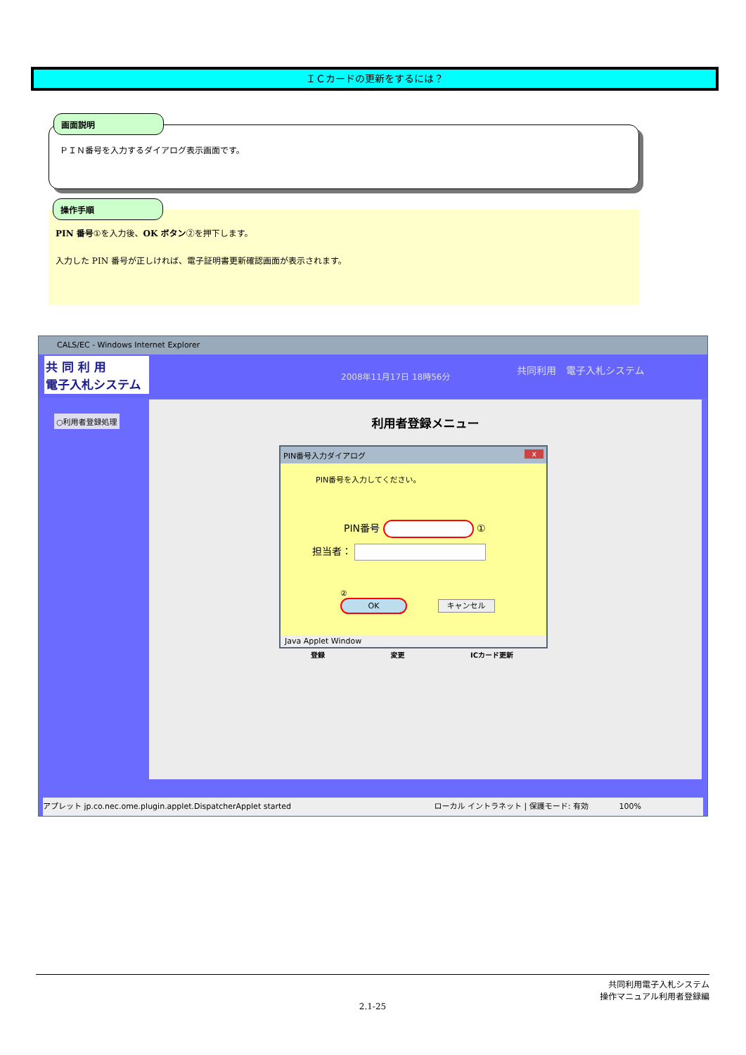ＩＣカードの更新をするには？
ＰＩＮ番号を入力するダイアログ表示画面です。
画面説明
PIN 番号①を入力後、OK ボタン②を押下します。
入力した PIN 番号が正しければ、電子証明書更新確認画面が表示されます。
操作手順
CALS/EC - Windows Internet Explorer
共 同 利 用
電子入札システム
2008年11月17日 18時56分
共同利用　電子入札システム
○利用者登録処理
利用者登録メニュー
登録 変更 ICカード更新
PIN番号入力ダイアログ x
PIN番号を入力してください。
PIN番号 ①
担当者：
②
OK キャンセル
Java Applet Window
アプレット jp.co.nec.ome.plugin.applet.DispatcherApplet started ローカル イントラネット | 保護モード: 有効 100%
共同利用電子入札システム
操作マニュアル利用者登録編
2.1-25